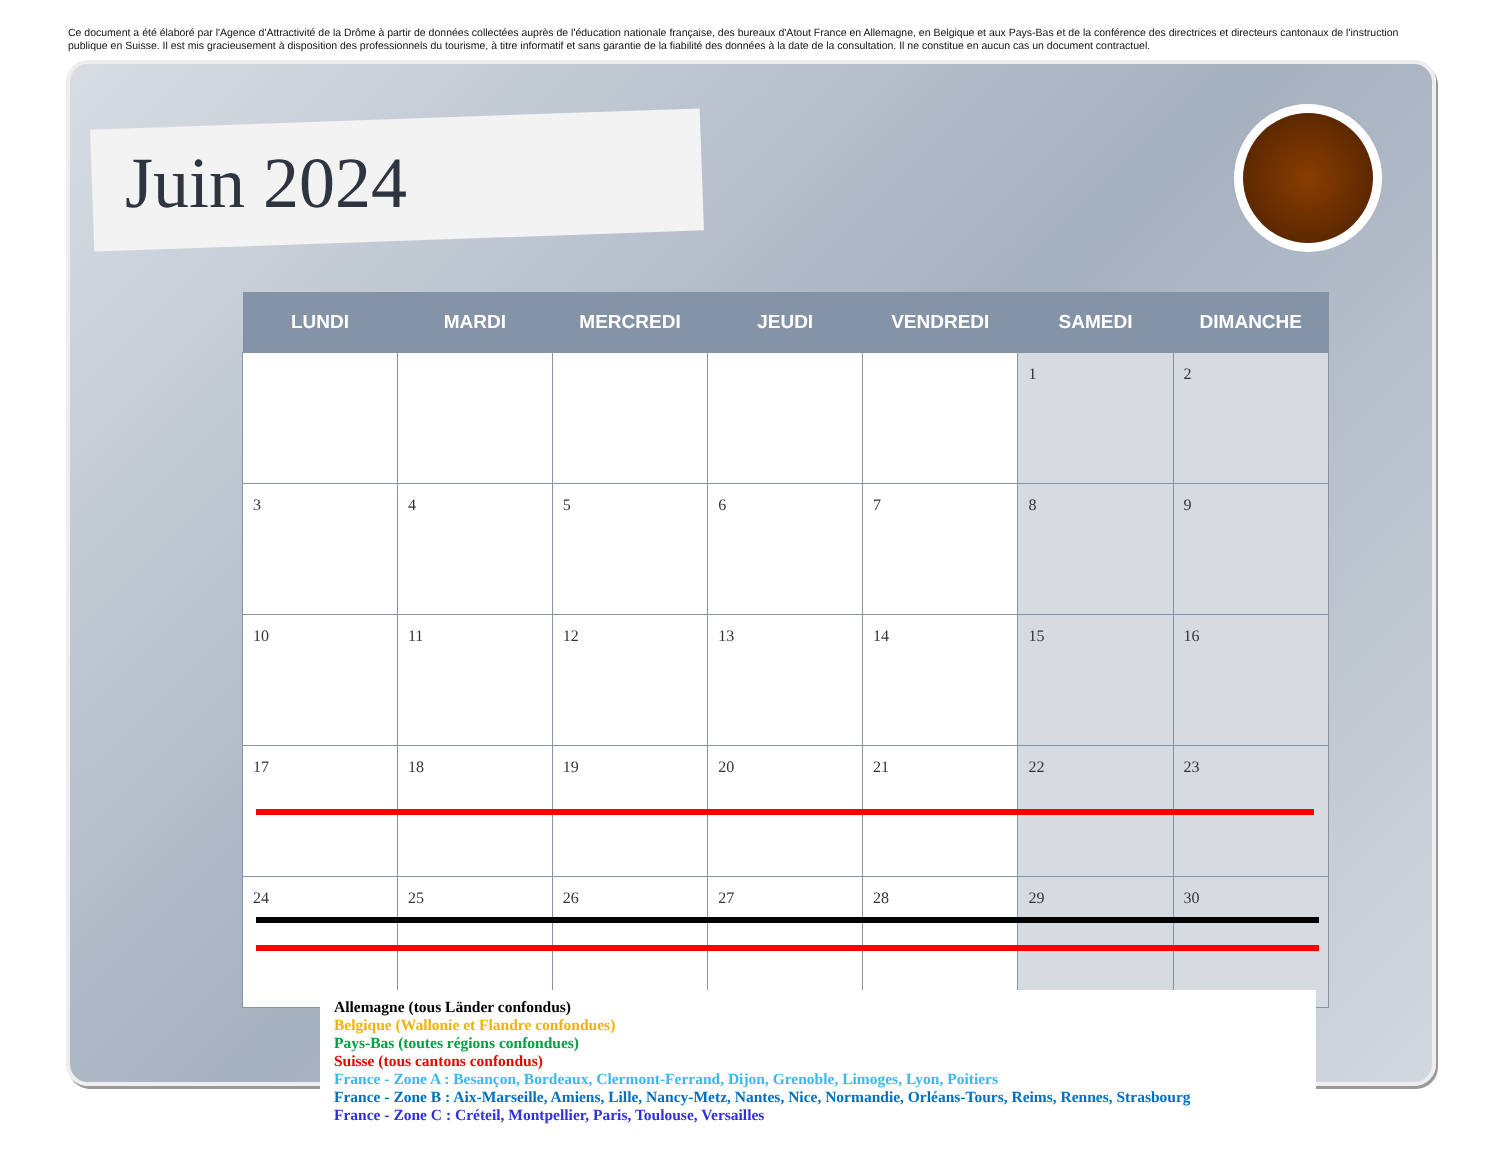Ce document a été élaboré par l'Agence d'Attractivité de la Drôme à partir de données collectées auprès de l'éducation nationale française, des bureaux d'Atout France en Allemagne, en Belgique et aux Pays-Bas et de la conférence des directrices et directeurs cantonaux de l'instruction publique en Suisse. Il est mis gracieusement à disposition des professionnels du tourisme, à titre informatif et sans garantie de la fiabilité des données à la date de la consultation. Il ne constitue en aucun cas un document contractuel.
Juin 2024
| LUNDI | MARDI | MERCREDI | JEUDI | VENDREDI | SAMEDI | DIMANCHE |
| --- | --- | --- | --- | --- | --- | --- |
| | | | | | 1 | 2 |
| 3 | 4 | 5 | 6 | 7 | 8 | 9 |
| 10 | 11 | 12 | 13 | 14 | 15 | 16 |
| 17 | 18 | 19 | 20 | 21 | 22 | 23 |
| 24 | 25 | 26 | 27 | 28 | 29 | 30 |
Allemagne (tous Länder confondus)
Belgique (Wallonie et Flandre confondues)
Pays-Bas (toutes régions confondues)
Suisse (tous cantons confondus)
France - Zone A : Besançon, Bordeaux, Clermont-Ferrand, Dijon, Grenoble, Limoges, Lyon, Poitiers
France - Zone B : Aix-Marseille, Amiens, Lille, Nancy-Metz, Nantes, Nice, Normandie, Orléans-Tours, Reims, Rennes, Strasbourg
France - Zone C : Créteil, Montpellier, Paris, Toulouse, Versailles